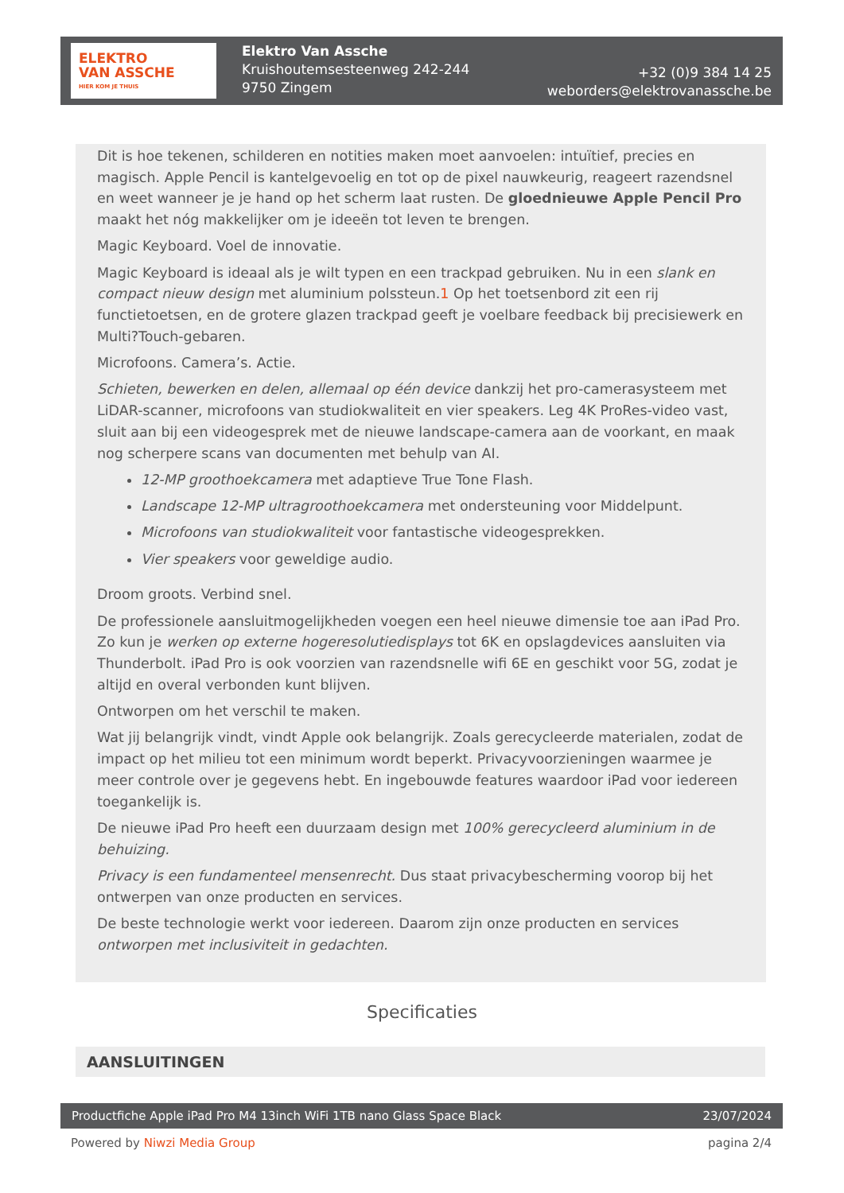ELEKTRO
VAN ASSCHE
HIER KOM JE THUIS
Elektro Van Assche
Kruishoutemsesteenweg 242-244
9750 Zingem
+32 (0)9 384 14 25
weborders@elektrovanassche.be
Dit is hoe tekenen, schilderen en notities maken moet aanvoelen: intuïtief, precies en magisch. Apple Pencil is kantelgevoelig en tot op de pixel nauwkeurig, reageert razendsnel en weet wanneer je je hand op het scherm laat rusten. De gloednieuwe Apple Pencil Pro maakt het nóg makkelijker om je ideeën tot leven te brengen.
Magic Keyboard. Voel de innovatie.
Magic Keyboard is ideaal als je wilt typen en een trackpad gebruiken. Nu in een slank en compact nieuw design met aluminium polssteun.1 Op het toetsenbord zit een rij functietoetsen, en de grotere glazen trackpad geeft je voelbare feedback bij precisiewerk en Multi?Touch-gebaren.
Microfoons. Camera’s. Actie.
Schieten, bewerken en delen, allemaal op één device dankzij het pro-camerasysteem met LiDAR-scanner, microfoons van studiokwaliteit en vier speakers. Leg 4K ProRes-video vast, sluit aan bij een videogesprek met de nieuwe landscape-camera aan de voorkant, en maak nog scherpere scans van documenten met behulp van AI.
12-MP groothoekcamera met adaptieve True Tone Flash.
Landscape 12-MP ultragroothoekcamera met ondersteuning voor Middelpunt.
Microfoons van studiokwaliteit voor fantastische videogesprekken.
Vier speakers voor geweldige audio.
Droom groots. Verbind snel.
De professionele aansluitmogelijkheden voegen een heel nieuwe dimensie toe aan iPad Pro. Zo kun je werken op externe hogeresolutiedisplays tot 6K en opslagdevices aansluiten via Thunderbolt. iPad Pro is ook voorzien van razendsnelle wifi 6E en geschikt voor 5G, zodat je altijd en overal verbonden kunt blijven.
Ontworpen om het verschil te maken.
Wat jij belangrijk vindt, vindt Apple ook belangrijk. Zoals gerecycleerde materialen, zodat de impact op het milieu tot een minimum wordt beperkt. Privacyvoorzieningen waarmee je meer controle over je gegevens hebt. En ingebouwde features waardoor iPad voor iedereen toegankelijk is.
De nieuwe iPad Pro heeft een duurzaam design met 100% gerecycleerd aluminium in de behuizing.
Privacy is een fundamenteel mensenrecht. Dus staat privacybescherming voorop bij het ontwerpen van onze producten en services.
De beste technologie werkt voor iedereen. Daarom zijn onze producten en services ontworpen met inclusiviteit in gedachten.
Specificaties
AANSLUITINGEN
Productfiche Apple iPad Pro M4 13inch WiFi 1TB nano Glass Space Black 23/07/2024
Powered by Niwzi Media Group pagina 2/4